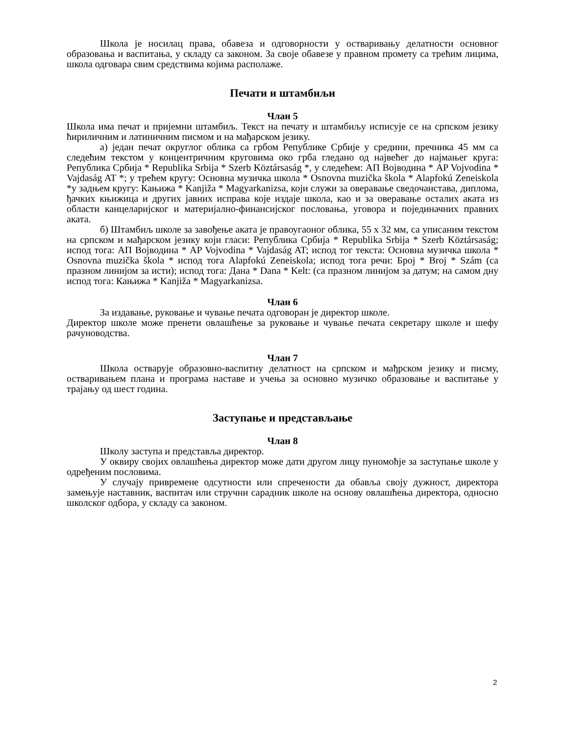Школа је носилац права, обавеза и одговорности у остваривању делатности основног образовања и васпитања, у складу са законом. За своје обавезе у правном промету са трећим лицима, школа одговара свим средствима којима располаже.
Печати и штамбиљи
Члан 5
Школа има печат и пријемни штамбиљ. Текст на печату и штамбиљу исписује се на српском језику ћириличним и латиничним писмом и на мађарском језику.
а) један печат округлог облика са грбом Републике Србије у средини, пречника 45 мм са следећим текстом у концентричним круговима око грба гледано од највећег до најмањег круга: Република Србија * Republika Srbija * Szerb Köztársaság *, у следећем: АП Војводина * AP Vojvodina * Vajdaság AT *; у трећем кругу: Основна музичка школа * Osnovna muzička škola * Alapfokú Zeneiskola *у задњем кругу: Кањижа * Kanjiža * Magyarkanizsa, који служи за оверавање сведочанстава, диплома, ђачких књижица и других јавних исправа које издаје школа, као и за оверавање осталих аката из области канцеларијског и материјално-финансијског пословања, уговора и појединачних правних аката.
б) Штамбиљ школе за завођење аката је правоугаоног облика, 55 х 32 мм, са уписаним текстом на српском и мађарском језику који гласи: Република Србија * Republika Srbija * Szerb Köztársaság; испод тога: АП Војводина * AP Vojvodina * Vajdaság AT; испод тог текста: Основна музичка школа * Osnovna muzička škola * испод тога Alapfokú Zeneiskola; испод тога речи: Број * Broj * Szám (са празном линијом за исти); испод тога: Дана * Dana * Kelt: (са празном линијом за датум; на самом дну испод тога: Кањижа * Kanjiža * Magyarkanizsa.
Члан 6
За издавање, руковање и чување печата одговоран је директор школе.
Директор школе може пренети овлашћење за руковање и чување печата секретару школе и шефу рачуноводства.
Члан 7
Школа остварује образовно-васпитну делатност на српском и мађрском језику и писму, остваривањем плана и програма наставе и учења за основно музичко образовање и васпитање у трајању од шест година.
Заступање и представљање
Члан 8
Школу заступа и представља директор.
У оквиру својих овлашћења директор може дати другом лицу пуномоћје за заступање школе у одређеним пословима.
У случају привремене одсутности или спречености да обавља своју дужност, директора замењује наставник, васпитач или стручни сарадник школе на основу овлашћења директора, односно школског одбора, у складу са законом.
2